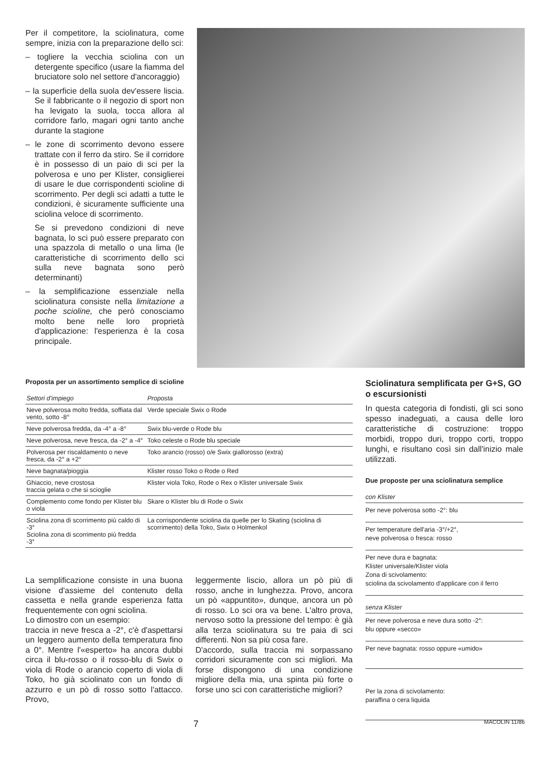Per il competitore, la sciolinatura, come sempre, inizia con la preparazione dello sci:
– togliere la vecchia sciolina con un detergente specifico (usare la fiamma del bruciatore solo nel settore d'ancoraggio)
– la superficie della suola dev'essere liscia. Se il fabbricante o il negozio di sport non ha levigato la suola, tocca allora al corridore farlo, magari ogni tanto anche durante la stagione
– le zone di scorrimento devono essere trattate con il ferro da stiro. Se il corridore è in possesso di un paio di sci per la polverosa e uno per Klister, consiglierei di usare le due corrispondenti scioline di scorrimento. Per degli sci adatti a tutte le condizioni, è sicuramente sufficiente una sciolina veloce di scorrimento.
Se si prevedono condizioni di neve bagnata, lo sci può essere preparato con una spazzola di metallo o una lima (le caratteristiche di scorrimento dello sci sulla neve bagnata sono però determinanti)
– la semplificazione essenziale nella sciolinatura consiste nella limitazione a poche scioline, che però conosciamo molto bene nelle loro proprietà d'applicazione: l'esperienza è la cosa principale.
Proposta per un assortimento semplice di scioline
| Settori d'impiego | Proposta |
| --- | --- |
| Neve polverosa molto fredda, soffiata dal vento, sotto -8° | Verde speciale Swix o Rode |
| Neve polverosa fredda, da -4° a -8° | Swix blu-verde o Rode blu |
| Neve polverosa, neve fresca, da -2° a -4° | Toko celeste o Rode blu speciale |
| Polverosa per riscaldamento o neve fresca, da -2° a +2° | Toko arancio (rosso) o/e Swix giallorosso (extra) |
| Neve bagnata/pioggia | Klister rosso Toko o Rode o Red |
| Ghiaccio, neve crostosa traccia gelata o che si scioglie | Klister viola Toko, Rode o Rex o Klister universale Swix |
| Complemento come fondo per Klister blu o viola | Skare o Klister blu di Rode o Swix |
| Sciolina zona di scorrimento più caldo di -3° Sciolina zona di scorrimento più fredda -3° | La corrispondente sciolina da quelle per lo Skating (sciolina di scorrimento) della Toko, Swix o Holmenkol |
Sciolinatura semplificata per G+S, GO o escursionisti
In questa categoria di fondisti, gli sci sono spesso inadeguati, a causa delle loro caratteristiche di costruzione: troppo morbidi, troppo duri, troppo corti, troppo lunghi, e risultano così sin dall'inizio male utilizzati.
Due proposte per una sciolinatura semplice
con Klister
Per neve polverosa sotto -2°: blu
Per temperature dell'aria -3°/+2°,
neve polverosa o fresca: rosso
Per neve dura e bagnata:
Klister universale/Klister viola
Zona di scivolamento:
sciolina da scivolamento d'applicare con il ferro
senza Klister
Per neve polverosa e neve dura sotto -2°:
blu oppure «secco»
Per neve bagnata: rosso oppure «umido»
Per la zona di scivolamento:
paraffina o cera liquida
La semplificazione consiste in una buona visione d'assieme del contenuto della cassetta e nella grande esperienza fatta frequentemente con ogni sciolina.
Lo dimostro con un esempio:
traccia in neve fresca a -2°, c'è d'aspettarsi un leggero aumento della temperatura fino a 0°. Mentre l'«esperto» ha ancora dubbi circa il blu-rosso o il rosso-blu di Swix o viola di Rode o arancio coperto di viola di Toko, ho già sciolinato con un fondo di azzurro e un pò di rosso sotto l'attacco. Provo,
leggermente liscio, allora un pò più di rosso, anche in lunghezza. Provo, ancora un pò «appuntito», dunque, ancora un pò di rosso. Lo sci ora va bene. L'altro prova, nervoso sotto la pressione del tempo: è già alla terza sciolinatura su tre paia di sci differenti. Non sa più cosa fare.
D'accordo, sulla traccia mi sorpassano corridori sicuramente con sci migliori. Ma forse dispongono di una condizione migliore della mia, una spinta più forte o forse uno sci con caratteristiche migliori?
7 MACOLIN 11/86